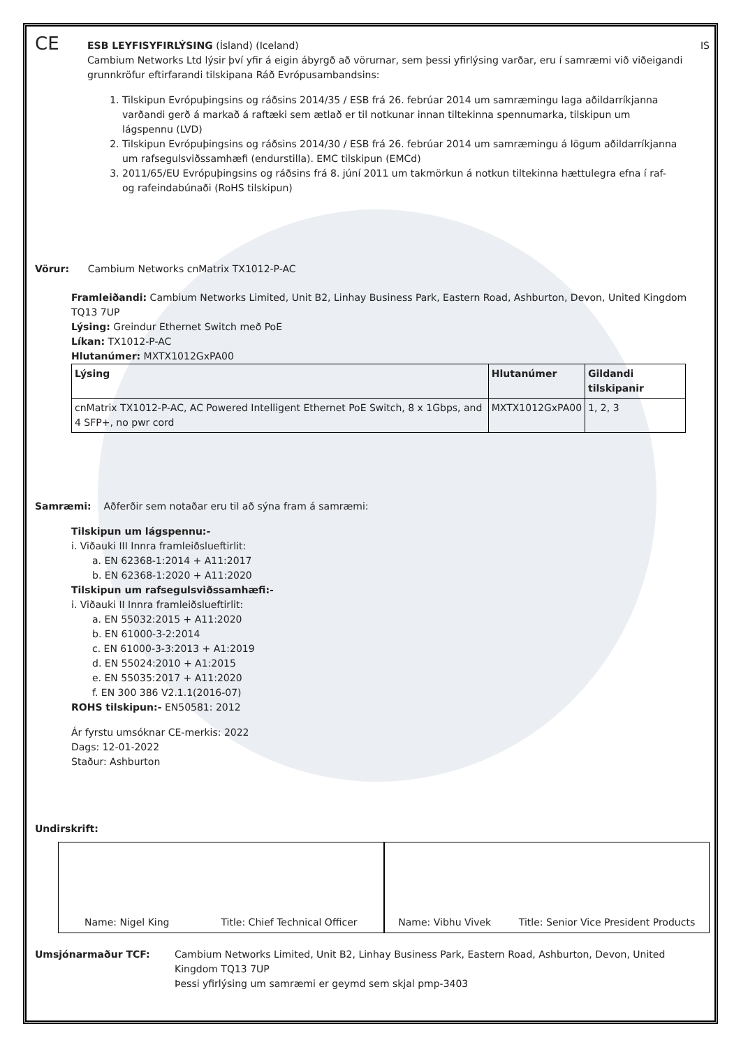CE
ESB LEYFISYFIRLÝSING (Ísland) (Iceland) IS
Cambium Networks Ltd lýsir því yfir á eigin ábyrgð að vörurnar, sem þessi yfirlýsing varðar, eru í samræmi við viðeigandi grunnkröfur eftirfarandi tilskipana Ráð Evrópusambandsins:
1. Tilskipun Evrópuþingsins og ráðsins 2014/35 / ESB frá 26. febrúar 2014 um samræmingu laga aðildarríkjanna varðandi gerð á markað á raftæki sem ætlað er til notkunar innan tiltekinna spennumarka, tilskipun um lágspennu (LVD)
2. Tilskipun Evrópuþingsins og ráðsins 2014/30 / ESB frá 26. febrúar 2014 um samræmingu á lögum aðildarríkjanna um rafsegulsviðssamhæfi (endurstilla). EMC tilskipun (EMCd)
3. 2011/65/EU Evrópuþingsins og ráðsins frá 8. júní 2011 um takmörkun á notkun tiltekinna hættulegra efna í raf- og rafeindabúnaði (RoHS tilskipun)
Vörur: Cambium Networks cnMatrix TX1012-P-AC
Framleiðandi: Cambium Networks Limited, Unit B2, Linhay Business Park, Eastern Road, Ashburton, Devon, United Kingdom TQ13 7UP
Lýsing: Greindur Ethernet Switch með PoE
Líkan: TX1012-P-AC
Hlutanúmer: MXTX1012GxPA00
| Lýsing | Hlutanúmer | Gildandi tilskipanir |
| --- | --- | --- |
| cnMatrix TX1012-P-AC, AC Powered Intelligent Ethernet PoE Switch, 8 x 1Gbps, and 4 SFP+, no pwr cord | MXTX1012GxPA00 | 1, 2, 3 |
Samræmi: Aðferðir sem notaðar eru til að sýna fram á samræmi:
Tilskipun um lágspennu:-
i. Viðauki III Innra framleiðslueftirlit:
a. EN 62368-1:2014 + A11:2017
b. EN 62368-1:2020 + A11:2020
Tilskipun um rafsegulsviðssamhæfi:-
i. Viðauki II Innra framleiðslueftirlit:
a. EN 55032:2015 + A11:2020
b. EN 61000-3-2:2014
c. EN 61000-3-3:2013 + A1:2019
d. EN 55024:2010 + A1:2015
e. EN 55035:2017 + A11:2020
f. EN 300 386 V2.1.1(2016-07)
ROHS tilskipun:- EN50581: 2012
Ár fyrstu umsóknar CE-merkis: 2022
Dags: 12-01-2022
Staður: Ashburton
Undirskrift:
Name: Nigel King Title: Chief Technical Officer
Name: Vibhu Vivek Title: Senior Vice President Products
Umsjónarmaður TCF: Cambium Networks Limited, Unit B2, Linhay Business Park, Eastern Road, Ashburton, Devon, United Kingdom TQ13 7UP
Þessi yfirlýsing um samræmi er geymd sem skjal pmp-3403